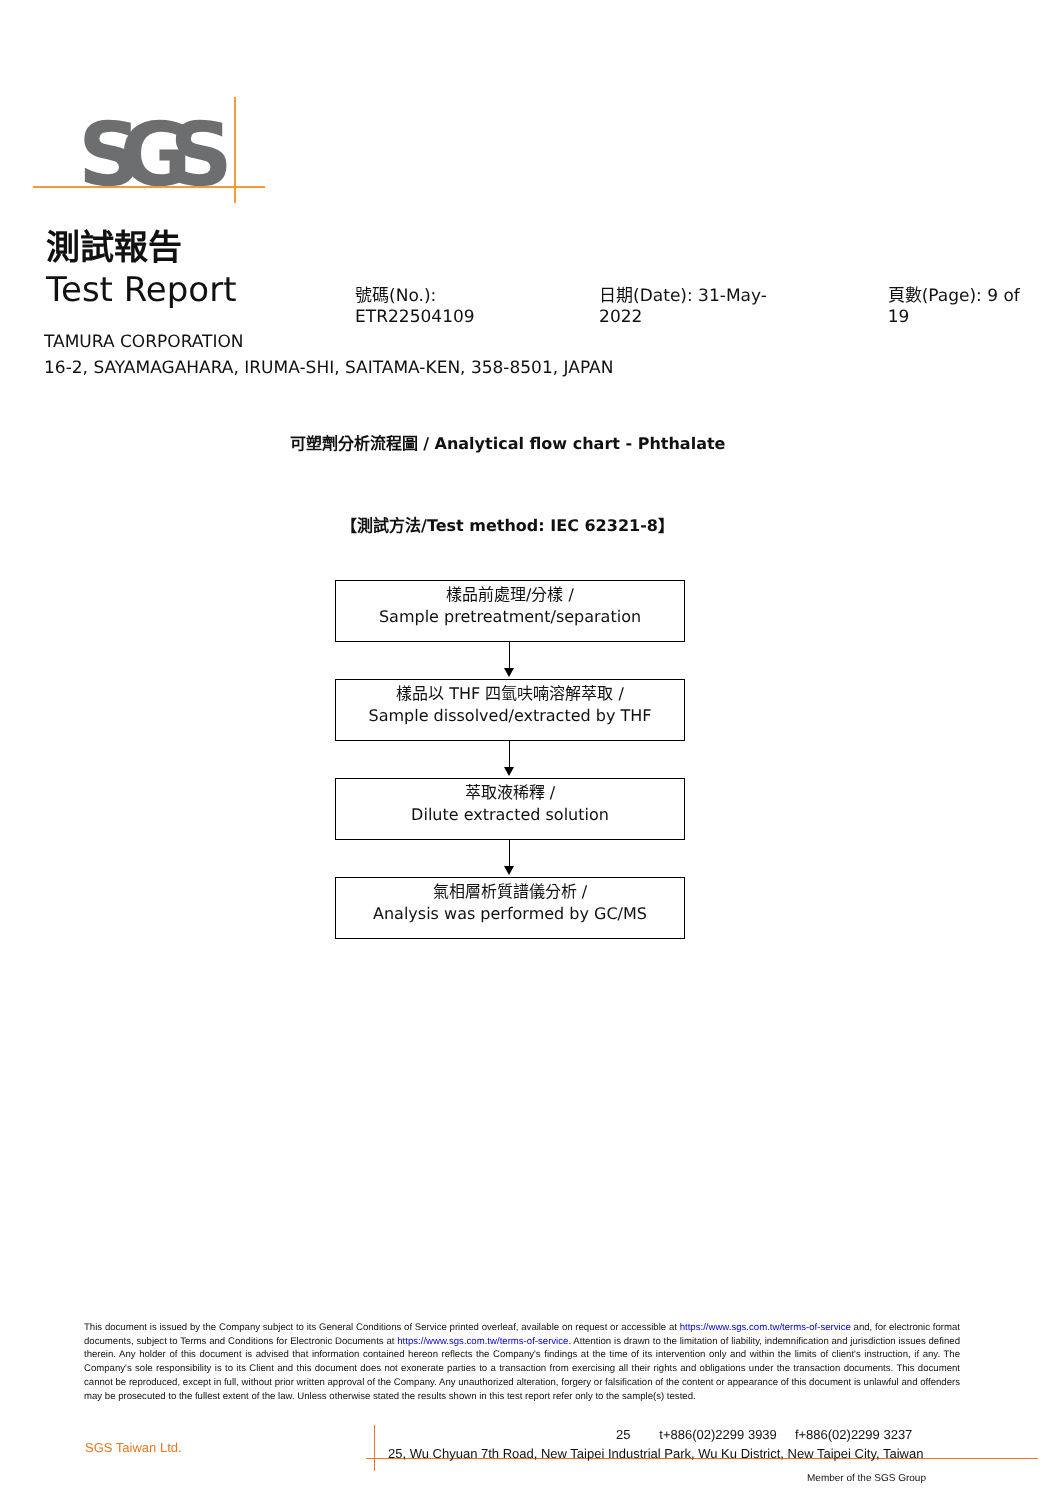SGS
測試報告
Test Report 號碼(No.): ETR22504109 日期(Date): 31-May-2022 頁數(Page): 9 of 19
TAMURA CORPORATION
16-2, SAYAMAGAHARA, IRUMA-SHI, SAITAMA-KEN, 358-8501, JAPAN
可塑劑分析流程圖 / Analytical flow chart - Phthalate
【測試方法/Test method: IEC 62321-8】
樣品前處理/分樣 /
Sample pretreatment/separation
樣品以 THF 四氫呋喃溶解萃取 /
Sample dissolved/extracted by THF
萃取液稀釋 /
Dilute extracted solution
氣相層析質譜儀分析 /
Analysis was performed by GC/MS
This document is issued by the Company subject to its General Conditions of Service printed overleaf, available on request or accessible at https://www.sgs.com.tw/terms-of-service and, for electronic format documents, subject to Terms and Conditions for Electronic Documents at https://www.sgs.com.tw/terms-of-service. Attention is drawn to the limitation of liability, indemnification and jurisdiction issues defined therein. Any holder of this document is advised that information contained hereon reflects the Company's findings at the time of its intervention only and within the limits of client's instruction, if any. The Company's sole responsibility is to its Client and this document does not exonerate parties to a transaction from exercising all their rights and obligations under the transaction documents. This document cannot be reproduced, except in full, without prior written approval of the Company. Any unauthorized alteration, forgery or falsification of the content or appearance of this document is unlawful and offenders may be prosecuted to the fullest extent of the law. Unless otherwise stated the results shown in this test report refer only to the sample(s) tested.
SGS Taiwan Ltd.
25 t+886(02)2299 3939 f+886(02)2299 3237
25, Wu Chyuan 7th Road, New Taipei Industrial Park, Wu Ku District, New Taipei City, Taiwan
Member of the SGS Group